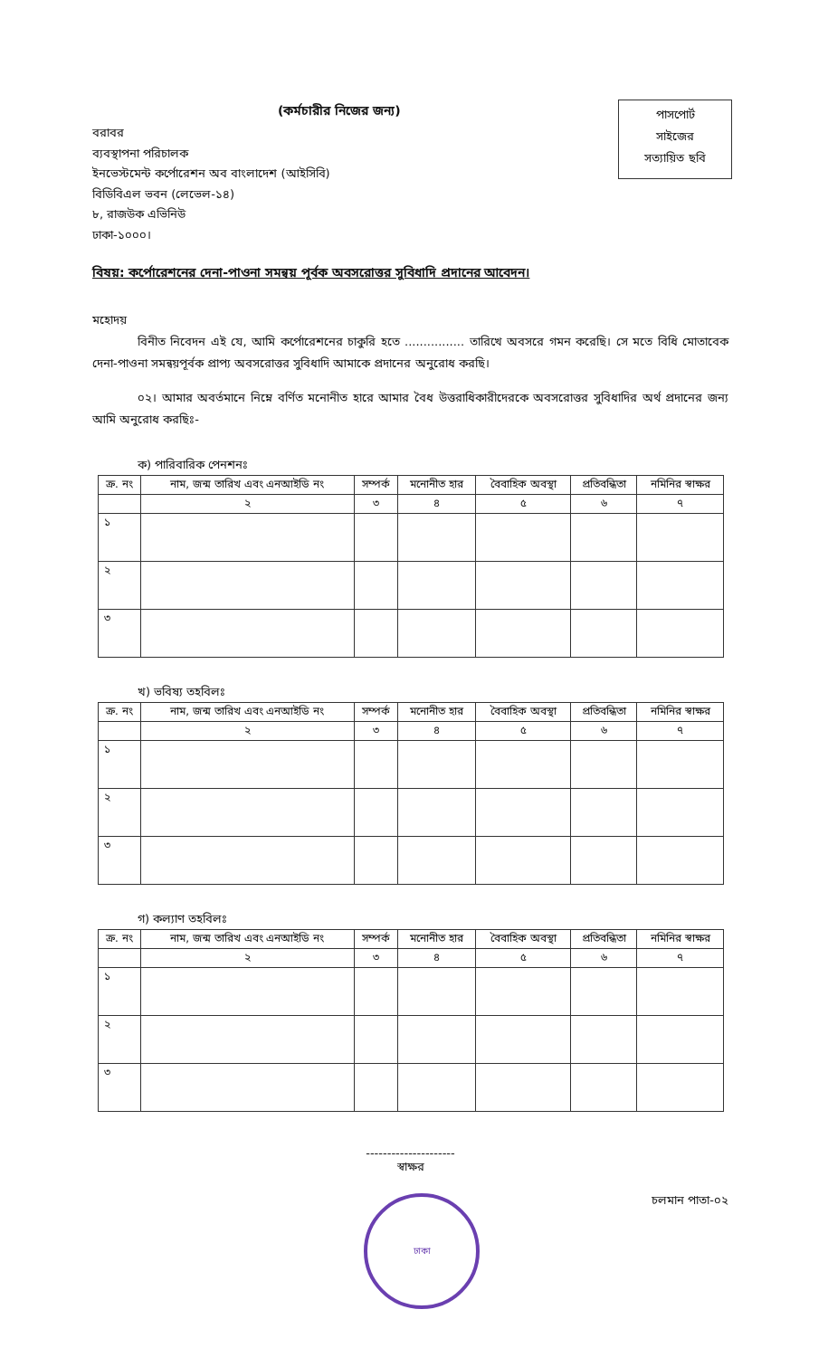(কর্মচারীর নিজের জন্য)
পাসপোর্ট
সাইজের
সত্যায়িত ছবি
বরাবর
ব্যবস্থাপনা পরিচালক
ইনভেস্টমেন্ট কর্পোরেশন অব বাংলাদেশ (আইসিবি)
বিডিবিএল ভবন (লেভেল-১৪)
৮, রাজউক এভিনিউ
ঢাকা-১০০০।
বিষয়: কর্পোরেশনের দেনা-পাওনা সমন্বয় পূর্বক অবসরোত্তর সুবিধাদি প্রদানের আবেদন।
মহোদয়
বিনীত নিবেদন এই যে, আমি কর্পোরেশনের চাকুরি হতে ................ তারিখে অবসরে গমন করেছি। সে মতে বিধি মোতাবেক দেনা-পাওনা সমন্বয়পূর্বক প্রাপ্য অবসরোত্তর সুবিধাদি আমাকে প্রদানের অনুরোধ করছি।
০২। আমার অবর্তমানে নিম্নে বর্ণিত মনোনীত হারে আমার বৈধ উত্তরাধিকারীদেরকে অবসরোত্তর সুবিধাদির অর্থ প্রদানের জন্য আমি অনুরোধ করছিঃ-
ক) পারিবারিক পেনশনঃ
| ক্র. নং | নাম, জন্ম তারিখ এবং এনআইডি নং | সম্পর্ক | মনোনীত হার | বৈবাহিক অবস্থা | প্রতিবন্ধিতা | নমিনির স্বাক্ষর |
| --- | --- | --- | --- | --- | --- | --- |
| | ২ | ৩ | ৪ | ৫ | ৬ | ৭ |
| ১ | | | | | | |
| ২ | | | | | | |
| ৩ | | | | | | |
খ) ভবিষ্য তহবিলঃ
| ক্র. নং | নাম, জন্ম তারিখ এবং এনআইডি নং | সম্পর্ক | মনোনীত হার | বৈবাহিক অবস্থা | প্রতিবন্ধিতা | নমিনির স্বাক্ষর |
| --- | --- | --- | --- | --- | --- | --- |
| | ২ | ৩ | ৪ | ৫ | ৬ | ৭ |
| ১ | | | | | | |
| ২ | | | | | | |
| ৩ | | | | | | |
গ) কল্যাণ তহবিলঃ
| ক্র. নং | নাম, জন্ম তারিখ এবং এনআইডি নং | সম্পর্ক | মনোনীত হার | বৈবাহিক অবস্থা | প্রতিবন্ধিতা | নমিনির স্বাক্ষর |
| --- | --- | --- | --- | --- | --- | --- |
| | ২ | ৩ | ৪ | ৫ | ৬ | ৭ |
| ১ | | | | | | |
| ২ | | | | | | |
| ৩ | | | | | | |
---------------------
স্বাক্ষর
ঢাকা
চলমান পাতা-০২